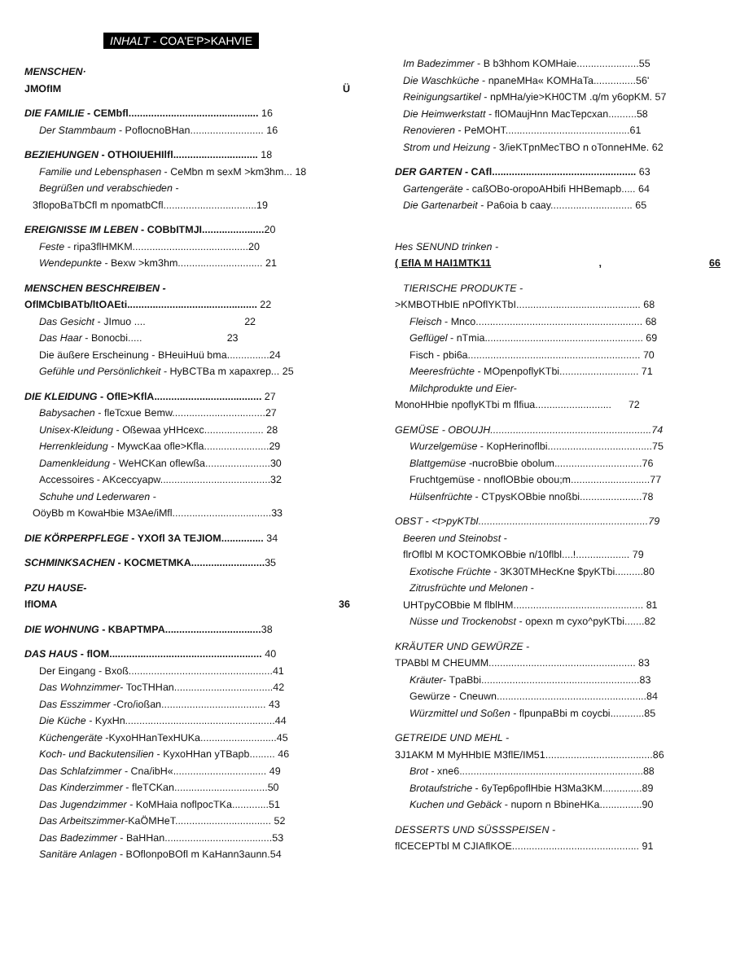INHALT - COA'E'P>KAHVIE
MENSCHEN·
JMOfIM Ü
DIE FAMILIE - CEMbfl.............................................. 16
Der Stammbaum - PoflocnoBHan.......................... 16
BEZIEHUNGEN - OTHOIUEHIlfl.............................. 18
Familie und Lebensphasen - CeMbn m sexM >km3hm... 18
Begrüßen und verabschieden -
3flopoBaTbCfl m npomatbCfl.................................19
EREIGNISSE IM LEBEN - COBbITMJI...................... 20
Feste - ripa3flHMKM.........................................20
Wendepunkte - Bexw >km3hm.............................. 21
MENSCHEN BESCHREIBEN -
OflMCbIBATb/ltOAEti.............................................. 22
Das Gesicht - JImuo .... 22
Das Haar - Bonocbi..... 23
Die äußere Erscheinung - BHeuiHuü bma...............24
Gefühle und Persönlichkeit - HyBCTBa m xapaxrep... 25
DIE KLEIDUNG - OflE>KflA...................................... 27
Babysachen - fleTcxue Bemw.................................27
Unisex-Kleidung - Oßewaa yHHcexc..................... 28
Herrenkleidung - MywcKaa ofle>Kfla.......................29
Damenkleidung - WeHCKan oflewßa.......................30
Accessoires - AKceccyapw.......................................32
Schuhe und Lederwaren -
OöyBb m KowaHbie M3Ae/iMfl...................................33
DIE KÖRPERPFLEGE - YXOfl 3A TEJIOM............... 34
SCHMINKSACHEN - KOCMETMKA.......................... 35
PZU HAUSE-
IfIOMA 36
DIE WOHNUNG - KBAPTMPA.................................. 38
DAS HAUS - flOM...................................................... 40
Der Eingang - Bxoß...................................................41
Das Wohnzimmer- TocTHHan...................................42
Das Esszimmer -Cro/ioßan..................................... 43
Die Küche - KyxHn.....................................................44
Küchengeräte -KyxoHHanTexHUKa...........................45
Koch- und Backutensilien - KyxoHHan yTBapb......... 46
Das Schlafzimmer - Cna/ibH«................................. 49
Das Kinderzimmer - fleTCKan.................................50
Das Jugendzimmer - KoMHaia noflpocTKa.............51
Das Arbeitszimmer-KaÖMHeT.................................. 52
Das Badezimmer - BaHHan......................................53
Sanitäre Anlagen - BOflonpoBOfl m KaHann3aunn.54
Im Badezimmer - B b3hhom KOMHaie......................55
Die Waschküche - npaneMHa« KOMHaTa...............56'
Reinigungsartikel - npMHa/yie>KH0CTM .q/m y6opKM. 57
Die Heimwerkstatt - flOMaujHnn MacTepcxan..........58
Renovieren - PeMOHT............................................61
Strom und Heizung - 3/ieKTpnMecTBO n oTonneHMe. 62
DER GARTEN - CAfl................................................... 63
Gartengeräte - caßOBo-oropoAHbifi HHBemapb..... 64
Die Gartenarbeit - Pa6oia b caay............................. 65
Hes SENUND trinken -
( EflA M HAI1MTK11, 66
TIERISCHE PRODUKTE -
>KMBOTHbIE nPOflYKTbI............................................ 68
Fleisch - Mnco........................................................... 68
Geflügel - nTmia........................................................ 69
Fisch - pbi6a............................................................. 70
Meeresfrüchte - MOpenpoflyKTbi............................ 71
Milchprodukte und Eier-
MonoHHbie npoflyKTbi m flfiua........................... 72
GEMÜSE - OBOUJH.........................................................74
Wurzelgemüse - KopHerinoflbi.....................................75
Blattgemüse -nucroBbie obolum...............................76
Fruchtgemüse - nnoflOBbie obou;m............................77
Hülsenfrüchte - CTpysKOBbie nnoßbi......................78
OBST - <t>pyKTbI............................................................79
Beeren und Steinobst -
flrOflbl M KOCTOMKOBbie n/10flbl....!................... 79
Exotische Früchte - 3K30TMHecKne $pyKTbi..........80
Zitrusfrüchte und Melonen -
UHTpyCOBbie M flblHM.............................................. 81
Nüsse und Trockenobst - opexn m cyxo^pyKTbi.......82
KRÄUTER UND GEWÜRZE -
TPABbl M CHEUMM.................................................... 83
Kräuter- TpaBbi........................................................83
Gewürze - Cneuwn.....................................................84
Würzmittel und Soßen - flpunpaBbi m coycbi............85
GETREIDE UND MEHL -
3J1AKM M MyHHbIE M3flE/IM51......................................86
Brot - xne6.................................................................88
Brotaufstriche - 6yTep6poflHbie H3Ma3KM..............89
Kuchen und Gebäck - nuporn n BbineHKa...............90
DESSERTS UND SÜSSSPEISEN -
flCECEPTbl M CJIAflKOE............................................. 91